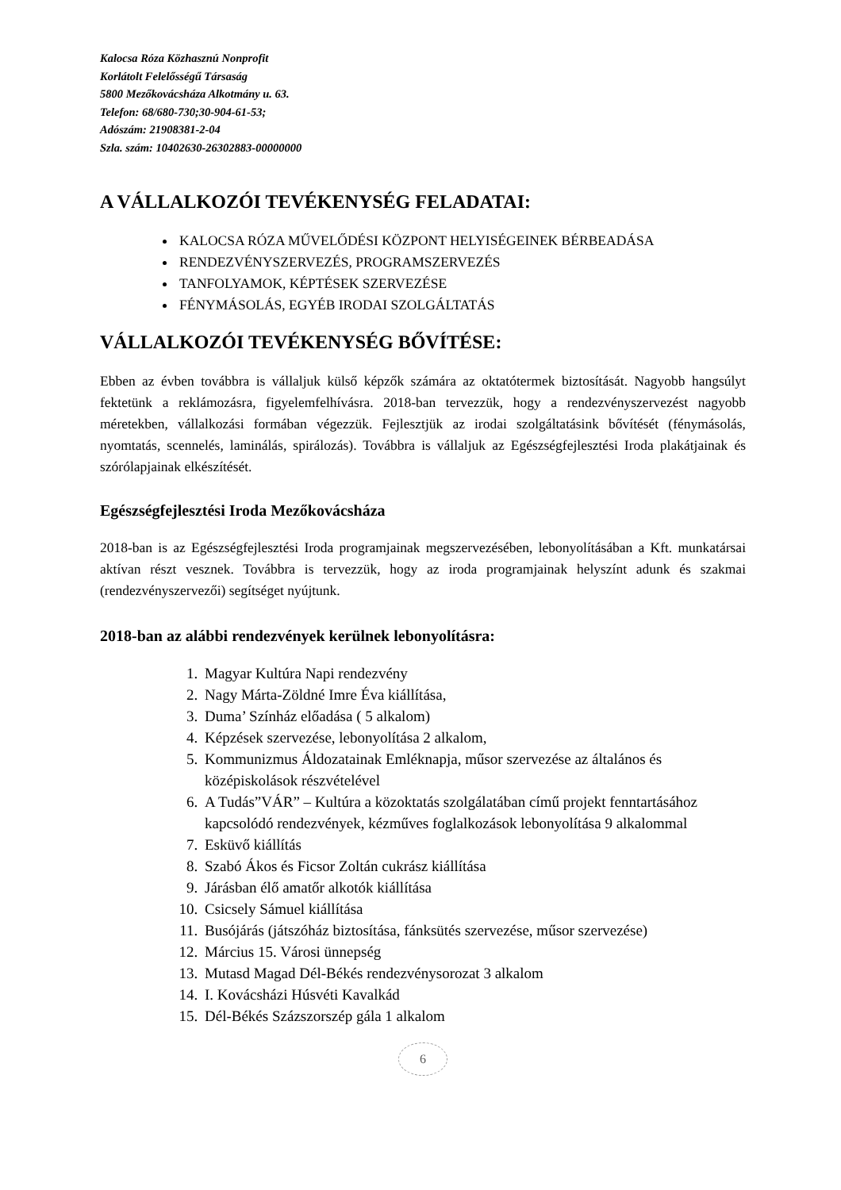Kalocsa Róza Közhasznú Nonprofit
Korlátolt Felelősségű Társaság
5800 Mezőkovácsháza Alkotmány u. 63.
Telefon: 68/680-730;30-904-61-53;
Adószám: 21908381-2-04
Szla. szám: 10402630-26302883-00000000
A VÁLLALKOZÓI TEVÉKENYSÉG FELADATAI:
KALOCSA RÓZA MŰVELŐDÉSI KÖZPONT HELYISÉGEINEK BÉRBEADÁSA
RENDEZVÉNYSZERVEZÉS, PROGRAMSZERVEZÉS
TANFOLYAMOK, KÉPTÉSEK SZERVEZÉSE
FÉNYMÁSOLÁS, EGYÉB IRODAI SZOLGÁLTATÁS
VÁLLALKOZÓI TEVÉKENYSÉG BŐVÍTÉSE:
Ebben az évben továbbra is vállaljuk külső képzők számára az oktatótermek biztosítását. Nagyobb hangsúlyt fektetünk a reklámozásra, figyelemfelhívásra. 2018-ban tervezzük, hogy a rendezvényszervezést nagyobb méretekben, vállalkozási formában végezzük. Fejlesztjük az irodai szolgáltatásink bővítését (fénymásolás, nyomtatás, scennelés, laminálás, spirálozás). Továbbra is vállaljuk az Egészségfejlesztési Iroda plakátjainak és szórólapjainak elkészítését.
Egészségfejlesztési Iroda Mezőkovácsháza
2018-ban is az Egészségfejlesztési Iroda programjainak megszervezésében, lebonyolításában a Kft. munkatársai aktívan részt vesznek. Továbbra is tervezzük, hogy az iroda programjainak helyszínt adunk és szakmai (rendezvényszervezői) segítséget nyújtunk.
2018-ban az alábbi rendezvények kerülnek lebonyolításra:
1. Magyar Kultúra Napi rendezvény
2. Nagy Márta-Zöldné Imre Éva kiállítása,
3. Duma’ Színház előadása ( 5 alkalom)
4. Képzések szervezése, lebonyolítása 2 alkalom,
5. Kommunizmus Áldozatainak Emléknapja, műsor szervezése az általános és középiskolások részvételével
6. A Tudás”VÁR” – Kultúra a közoktatás szolgálatában című projekt fenntartásához kapcsolódó rendezvények, kézműves foglalkozások lebonyolítása 9 alkalommal
7. Esküvő kiállítás
8. Szabó Ákos és Ficsor Zoltán cukrász kiállítása
9. Járásban élő amatőr alkotók kiállítása
10. Csicsely Sámuel kiállítása
11. Busójárás (játszóház biztosítása, fánksütés szervezése, műsor szervezése)
12. Március 15. Városi ünnepség
13. Mutasd Magad Dél-Békés rendezvénysorozat 3 alkalom
14. I. Kovácsházi Húsvéti Kavalkád
15. Dél-Békés Százszorszép gála 1 alkalom
6